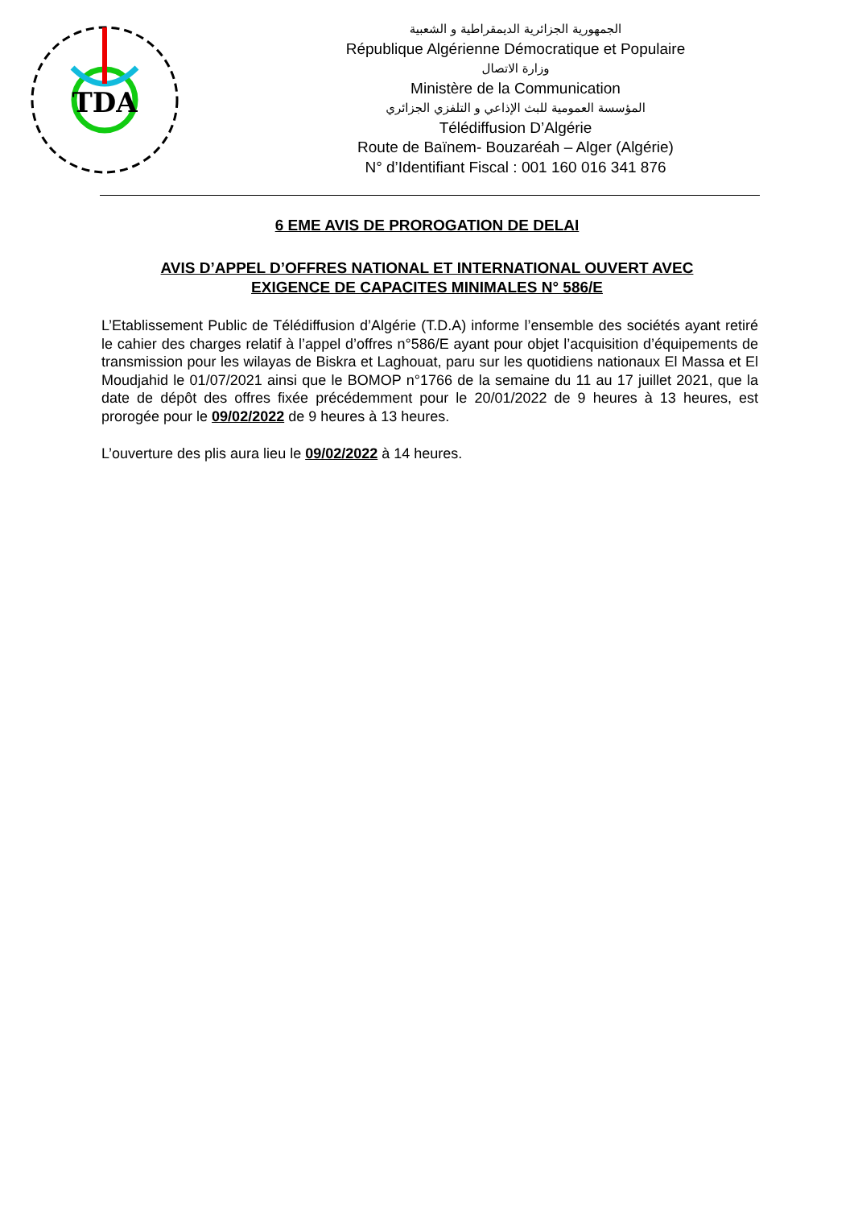TDA
الجمهورية الجزائرية الديمقراطية و الشعبية
République Algérienne Démocratique et Populaire
وزارة الاتصال
Ministère de la Communication
المؤسسة العمومية للبث الإذاعي و التلفزي الجزائري
Télédiffusion D’Algérie
Route de Baïnem- Bouzaréah – Alger (Algérie)
N° d’Identifiant Fiscal : 001 160 016 341 876
6 EME AVIS DE PROROGATION DE DELAI
AVIS D’APPEL D’OFFRES NATIONAL ET INTERNATIONAL OUVERT AVEC
EXIGENCE DE CAPACITES MINIMALES N° 586/E
L’Etablissement Public de Télédiffusion d’Algérie (T.D.A) informe l’ensemble des sociétés ayant retiré le cahier des charges relatif à l’appel d’offres n°586/E ayant pour objet l’acquisition d’équipements de transmission pour les wilayas de Biskra et Laghouat, paru sur les quotidiens nationaux El Massa et El Moudjahid le 01/07/2021 ainsi que le BOMOP n°1766 de la semaine du 11 au 17 juillet 2021, que la date de dépôt des offres fixée précédemment pour le 20/01/2022 de 9 heures à 13 heures, est prorogée pour le 09/02/2022 de 9 heures à 13 heures.
L’ouverture des plis aura lieu le 09/02/2022 à 14 heures.